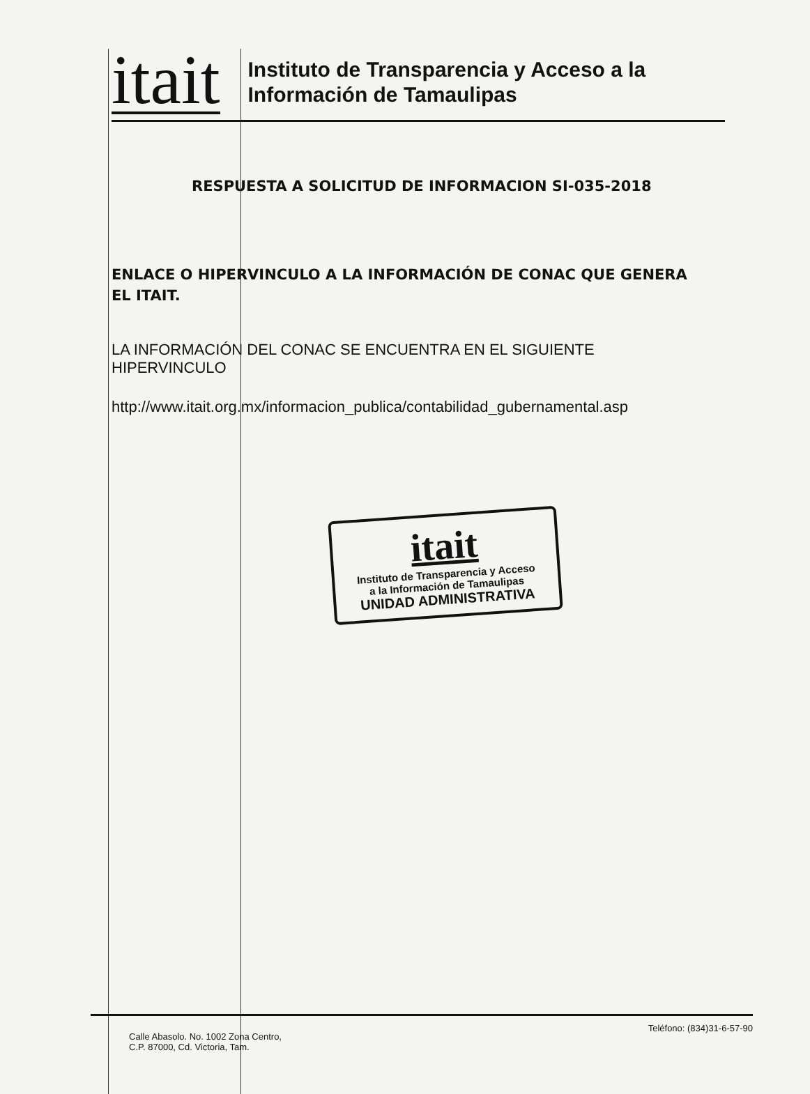itait
Instituto de Transparencia y Acceso a la
Información de Tamaulipas
RESPUESTA A SOLICITUD DE INFORMACION SI-035-2018
ENLACE O HIPERVINCULO A LA INFORMACIÓN DE CONAC QUE GENERA EL ITAIT.
LA INFORMACIÓN DEL CONAC SE ENCUENTRA EN EL SIGUIENTE HIPERVINCULO
http://www.itait.org.mx/informacion_publica/contabilidad_gubernamental.asp
itait
Instituto de Transparencia y Acceso
a la Información de Tamaulipas
UNIDAD ADMINISTRATIVA
Calle Abasolo. No. 1002 Zona Centro,
C.P. 87000, Cd. Victoria, Tam.
Teléfono: (834)31-6-57-90